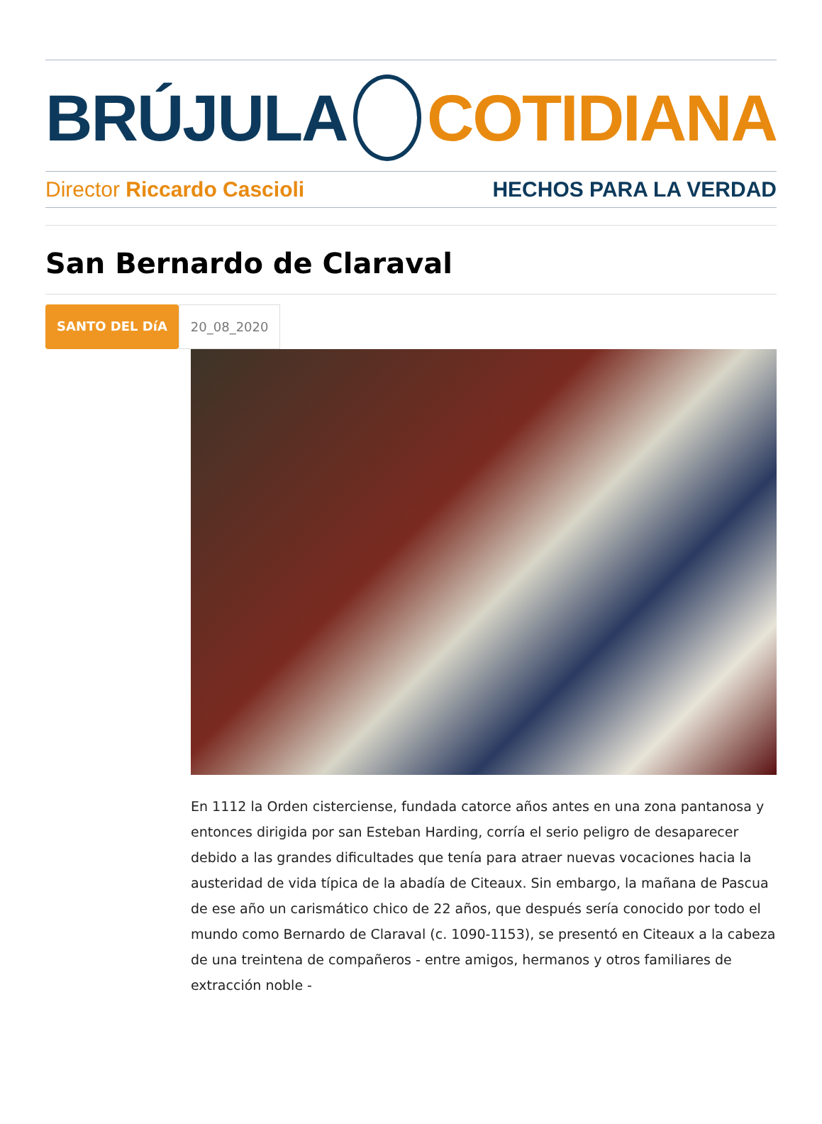BRÚJULA COTIDIANA
Director Riccardo Cascioli HECHOS PARA LA VERDAD
San Bernardo de Claraval
SANTO DEL DíA 20_08_2020
En 1112 la Orden cisterciense, fundada catorce años antes en una zona pantanosa y entonces dirigida por san Esteban Harding, corría el serio peligro de desaparecer debido a las grandes dificultades que tenía para atraer nuevas vocaciones hacia la austeridad de vida típica de la abadía de Citeaux. Sin embargo, la mañana de Pascua de ese año un carismático chico de 22 años, que después sería conocido por todo el mundo como Bernardo de Claraval (c. 1090-1153), se presentó en Citeaux a la cabeza de una treintena de compañeros - entre amigos, hermanos y otros familiares de extracción noble -